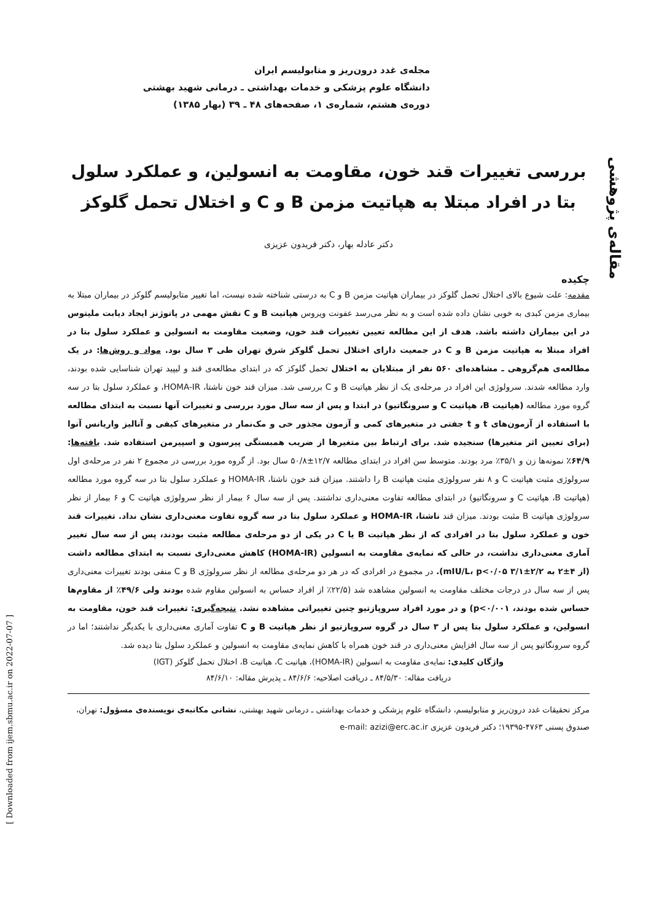مقاله‌ی پژوهشی
[ Downloaded from ijem.sbmu.ac.ir on 2022-07-07 ]
مجله‌ی غدد درون‌ریز و متابولیسم ایران
دانشگاه علوم پزشکی و خدمات بهداشتی ـ درمانی شهید بهشتی
دوره‌ی هشتم، شماره‌ی ۱، صفحه‌های ۴۸ ـ ۳۹ (بهار ۱۳۸۵)
بررسی تغییرات قند خون، مقاومت به انسولین، و عملکرد سلول بتا در افراد مبتلا به هپاتیت مزمن B و C و اختلال تحمل گلوکز
دکتر عادله بهار، دکتر فریدون عزیزی
چکیده
مقدمه: علت شیوع بالای اختلال تحمل گلوکز در بیماران هپاتیت مزمن B و C به درستی شناخته شده نیست، اما تغییر متابولیسم گلوکز در بیماران مبتلا به بیماری مزمن کبدی به خوبی نشان داده شده است و به نظر می‌رسد عفونت ویروس هپاتیت B و C نقش مهمی در پاتوژنز ایجاد دیابت ملیتوس در این بیماران داشته باشد. هدف از این مطالعه تعیین تغییرات قند خون، وضعیت مقاومت به انسولین و عملکرد سلول بتا در افراد مبتلا به هپاتیت مزمن B و C در جمعیت دارای اختلال تحمل گلوکز شرق تهران طی ۳ سال بود. مواد و روش‌ها: در یک مطالعه‌ی هم‌گروهی ـ مشاهده‌ای ۵۶۰ نفر از مبتلایان به اختلال تحمل گلوکز که در ابتدای مطالعه‌ی قند و لیپید تهران شناسایی شده بودند، وارد مطالعه شدند. سرولوژی این افراد در مرحله‌ی یک از نظر هپاتیت B و C بررسی شد. میزان قند خون ناشتا، HOMA-IR، و عملکرد سلول بتا در سه گروه مورد مطالعه (هپاتیت B، هپاتیت C و سرونگاتیو) در ابتدا و پس از سه سال مورد بررسی و تغییرات آنها نسبت به ابتدای مطالعه با استفاده از آزمون‌های t و t جفتی در متغیرهای کمی و آزمون مجذور خی و مک‌نمار در متغیرهای کیفی و آنالیز واریانس آنوا (برای تعیین اثر متغیرها) سنجیده شد. برای ارتباط بین متغیرها از ضریب همبستگی پیرسون و اسپیرمن استفاده شد. یافته‌ها: ۶۴/۹٪ نمونه‌ها زن و ۳۵/۱٪ مرد بودند. متوسط سن افراد در ابتدای مطالعه ۱۲/۷±۵۰/۸ سال بود. از گروه مورد بررسی در مجموع ۲ نفر در مرحله‌ی اول سرولوژی مثبت هپاتیت C و ۸ نفر سرولوژی مثبت هپاتیت B را داشتند. میزان قند خون ناشتا، HOMA-IR و عملکرد سلول بتا در سه گروه مورد مطالعه (هپاتیت B، هپاتیت C و سرونگاتیو) در ابتدای مطالعه تفاوت معنی‌داری نداشتند. پس از سه سال ۶ بیمار از نظر سرولوژی هپاتیت C و ۶ بیمار از نظر سرولوژی هپاتیت B مثبت بودند. میزان قند ناشتا، HOMA-IR و عملکرد سلول بتا در سه گروه تفاوت معنی‌داری نشان نداد. تغییرات قند خون و عملکرد سلول بتا در افرادی که از نظر هپاتیت B یا C در یکی از دو مرحله‌ی مطالعه مثبت بودند، پس از سه سال تغییر آماری معنی‌داری نداشت، در حالی که نمایه‌ی مقاومت به انسولین (HOMA-IR) کاهش معنی‌داری نسبت به ابتدای مطالعه داشت (از ۴±۲ به ۲/۲±۳/۱ mIU/L، p<۰/۰۵). در مجموع در افرادی که در هر دو مرحله‌ی مطالعه از نظر سرولوژی B و C منفی بودند تغییرات معنی‌داری پس از سه سال در درجات مختلف مقاومت به انسولین مشاهده شد (۲۲/۵٪ از افراد حساس به انسولین مقاوم شده بودند ولی ۴۹/۶٪ از مقاوم‌ها حساس شده بودند، p<۰/۰۰۱) و در مورد افراد سروپازتیو چنین تغییراتی مشاهده نشد. نتیجه‌گیری: تغییرات قند خون، مقاومت به انسولین، و عملکرد سلول بتا پس از ۳ سال در گروه سروپازتیو از نظر هپاتیت B و C تفاوت آماری معنی‌داری با یکدیگر نداشتند؛ اما در گروه سرونگاتیو پس از سه سال افزایش معنی‌داری در قند خون همراه با کاهش نمایه‌ی مقاومت به انسولین و عملکرد سلول بتا دیده شد.
واژگان کلیدی: نمایه‌ی مقاومت به انسولین (HOMA-IR)، هپاتیت C، هپاتیت B، اختلال تحمل گلوکز (IGT)
دریافت مقاله: ۸۴/۵/۳۰ ـ دریافت اصلاحیه: ۸۴/۶/۶ ـ پذیرش مقاله: ۸۴/۶/۱۰
مرکز تحقیقات غدد درون‌ریز و متابولیسم، دانشگاه علوم پزشکی و خدمات بهداشتی ـ درمانی شهید بهشتی، نشانی مکاتبه‌ی نویسنده‌ی مسؤول: تهران، صندوق پستی ۴۷۶۳-۱۹۳۹۵؛ دکتر فریدون عزیزی e-mail: azizi@erc.ac.ir